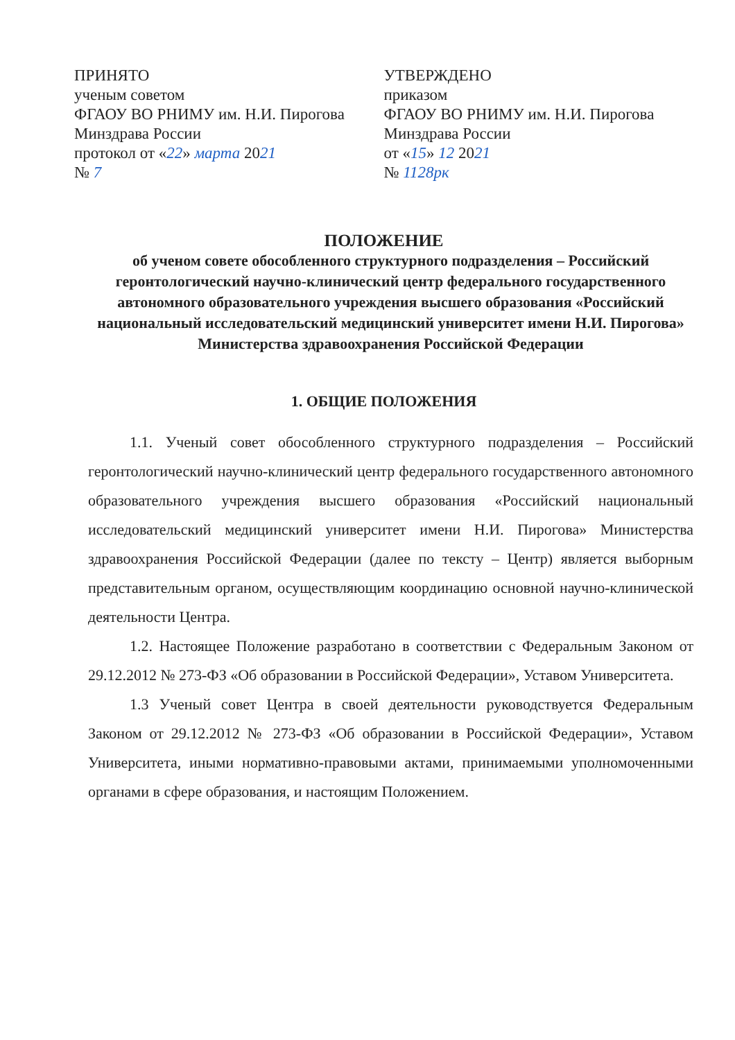ПРИНЯТО
ученым советом
ФГАОУ ВО РНИМУ им. Н.И. Пирогова
Минздрава России
протокол от «22» марта 2021
№ 7
УТВЕРЖДЕНО
приказом
ФГАОУ ВО РНИМУ им. Н.И. Пирогова
Минздрава России
от «15» 12 2021
№ 1128рк
ПОЛОЖЕНИЕ
об ученом совете обособленного структурного подразделения – Российский геронтологический научно-клинический центр федерального государственного автономного образовательного учреждения высшего образования «Российский национальный исследовательский медицинский университет имени Н.И. Пирогова»
Министерства здравоохранения Российской Федерации
1. ОБЩИЕ ПОЛОЖЕНИЯ
1.1. Ученый совет обособленного структурного подразделения – Российский геронтологический научно-клинический центр федерального государственного автономного образовательного учреждения высшего образования «Российский национальный исследовательский медицинский университет имени Н.И. Пирогова» Министерства здравоохранения Российской Федерации (далее по тексту – Центр) является выборным представительным органом, осуществляющим координацию основной научно-клинической деятельности Центра.
1.2. Настоящее Положение разработано в соответствии с Федеральным Законом от 29.12.2012 № 273-ФЗ «Об образовании в Российской Федерации», Уставом Университета.
1.3 Ученый совет Центра в своей деятельности руководствуется Федеральным Законом от 29.12.2012 № 273-ФЗ «Об образовании в Российской Федерации», Уставом Университета, иными нормативно-правовыми актами, принимаемыми уполномоченными органами в сфере образования, и настоящим Положением.